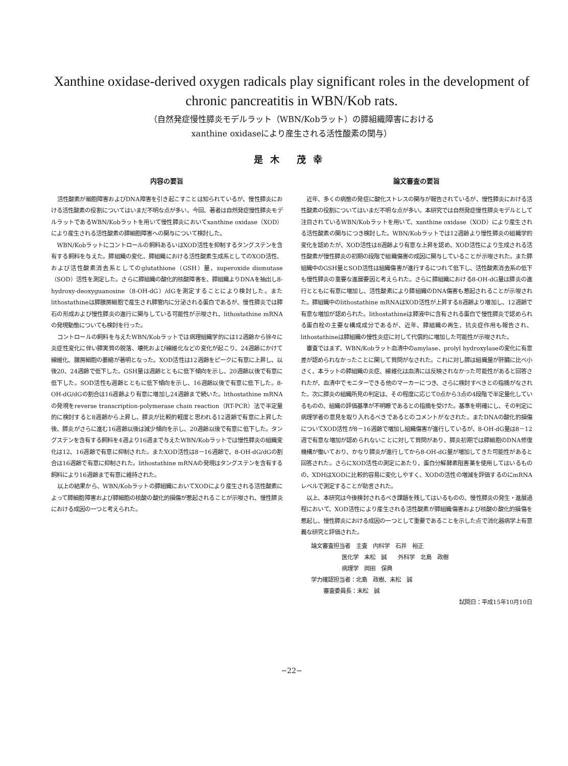Xanthine oxidase-derived oxygen radicals play significant roles in the development of chronic pancreatitis in WBN/Kob rats.
（自然発症慢性膵炎モデルラット（WBN/Kobラット）の膵組織障害における
xanthine oxidaseにより産生される活性酸素の関与）
是木 茂幸
内容の要旨
活性酸素が細胞障害およびDNA障害を引き起こすことは知られているが、慢性膵炎における活性酸素の役割についてはいまだ不明な点が多い。今回、著者は自然発症慢性膵炎モデルラットであるWBN/Kobラットを用いて慢性膵炎においてxanthine oxidase（XOD）により産生される活性酸素の膵細胞障害への関与について検討した。
WBN/Kobラットにコントロールの飼料あるいはXOD活性を抑制するタングステンを含有する飼料を与えた。膵組織の変化、膵組織における活性酸素生成系としてのXOD活性、および活性酸素消去系としてのglutathione（GSH）量、superoxide dismutase（SOD）活性を測定した。さらに膵組織の酸化的核酸障害を、膵組織よりDNAを抽出し8-hydroxy-deoxyguanosine（8-OH-dG）/dGを測定することにより検討した。またlithostathineは膵腺房細胞で産生され膵管内に分泌される蛋白であるが、慢性膵炎では膵石の形成および慢性膵炎の進行に関与している可能性が示唆され、lithostathine mRNAの発現動態についても検討を行った。
コントロールの飼料を与えたWBN/Kobラットでは病理組織学的には12週齢から徐々に炎症性変化に伴い膵実質の脱落、壊死および線維化などの変化が起こり、24週齢にかけて線維化、腺房細胞の萎縮が著明となった。XOD活性は12週齢をピークに有意に上昇し、以後20、24週齢で低下した。GSH量は週齢とともに低下傾向を示し、20週齢以後で有意に低下した。SOD活性も週齢とともに低下傾向を示し、16週齢以後で有意に低下した。8-OH-dG/dGの割合は16週齢より有意に増加し24週齢まで続いた。lithostathine mRNAの発現をreverse transcription-polymerase chain reaction（RT-PCR）法で半定量的に検討すると8週齢から上昇し、膵炎が比較的軽度と思われる12週齢で有意に上昇した後、膵炎がさらに進む16週齢以後は減少傾向を示し、20週齢以後で有意に低下した。タングステンを含有する飼料を4週より16週まで与えたWBN/Kobラットでは慢性膵炎の組織変化は12、16週齢で有意に抑制された。またXOD活性は8－16週齢で、8-OH-dG/dGの割合は16週齢で有意に抑制された。lithostathine mRNAの発現はタングステンを含有する飼料により16週齢まで有意に維持された。
以上の結果から、WBN/Kobラットの膵組織においてXODにより産生される活性酸素によって膵細胞障害および膵細胞の核酸の酸化的損傷が惹起されることが示唆され、慢性膵炎における成因の一つと考えられた。
論文審査の要旨
近年、多くの病態の発症に酸化ストレスの関与が報告されているが、慢性膵炎における活性酸素の役割についてはいまだ不明な点が多い。本研究では自然発症慢性膵炎モデルとして注目されているWBN/Kobラットを用いて、xanthine oxidase（XOD）により産生される活性酸素の関与につき検討した。WBN/Kobラットでは12週齢より慢性膵炎の組織学的変化を認めたが、XOD活性は8週齢より有意な上昇を認め、XOD活性により生成される活性酸素が慢性膵炎の初期の段階で組織傷害の成因に関与していることが示唆された。また膵組織中のGSH量とSOD活性は組織傷害が進行するにつれて低下し、活性酸素消去系の低下も慢性膵炎の重要な進展要因と考えられた。さらに膵組織における8-OH-dG量は膵炎の進行とともに有意に増加し、活性酸素により膵組織のDNA傷害も惹起されることが示唆された。膵組織中のlithostathine mRNAはXOD活性が上昇する8週齢より増加し、12週齢で有意な増加が認められた。lithostathineは膵液中に含有される蛋白で慢性膵炎で認められる蛋白栓の主要な構成成分であるが、近年、膵組織の再生、抗炎症作用も報告され、lithostathineは膵組織の慢性炎症に対して代償的に増加した可能性が示唆された。
審査ではまず、WBN/Kobラット血清中のamylase、prolyl hydroxylaseの変化に有意差が認められなかったことに関して質問がなされた。これに対し膵は組織量が肝臓に比べ小さく、本ラットの膵組織の炎症、線維化は血清には反映されなかった可能性があると回答されたが、血清中でモニターできる他のマーカーにつき、さらに検討すべきとの指摘がなされた。次に膵炎の組織所見の判定は、その程度に応じて0点から3点の4段階で半定量化しているものの、組織の評価基準が不明瞭であるとの指摘を受けた。基準を明確にし、その判定に病理学者の意見を取り入れるべきであるとのコメントがなされた。またDNAの酸化的損傷についてXOD活性が8－16週齢で増加し組織傷害が進行しているが、8-OH-dG量は8－12週で有意な増加が認められないことに対して質問があり、膵炎初期では膵細胞のDNA修復機構が働いており、かなり膵炎が進行してから8-OH-dG量が増加してきた可能性があると回答された。さらにXOD活性の測定にあたり、蛋白分解酵素阻害薬を使用してはいるものの、XDHはXODに比較的容易に変化しやすく、XODの活性の増減を評価するのにmRNAレベルで測定することが助言された。
以上、本研究は今後検討されるべき課題を残してはいるものの、慢性膵炎の発生・進展過程において、XOD活性により産生される活性酸素が膵組織傷害および核酸の酸化的損傷を惹起し、慢性膵炎における成因の一つとして重要であることを示した点で消化器病学上有意義な研究と評価された。
論文審査担当者　主査　内科学　石井　裕正
医化学　末松　誠　　外科学　北島　政樹
病理学　岡田　保典
学力確認担当者：北島　政樹、末松　誠
審査委員長：末松　誠
試問日：平成15年10月10日
−22−